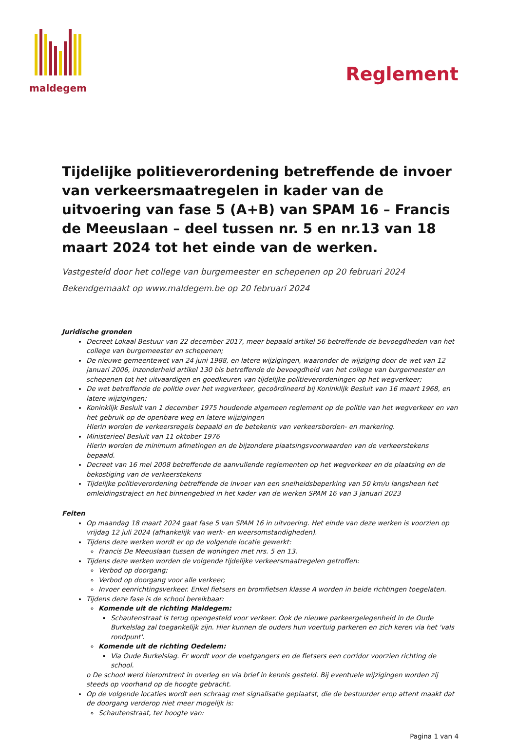maldegem
Reglement
Tijdelijke politieverordening betreffende de invoer van verkeersmaatregelen in kader van de uitvoering van fase 5 (A+B) van SPAM 16 – Francis de Meeuslaan – deel tussen nr. 5 en nr.13 van 18 maart 2024 tot het einde van de werken.
Vastgesteld door het college van burgemeester en schepenen op 20 februari 2024
Bekendgemaakt op www.maldegem.be op 20 februari 2024
Juridische gronden
Decreet Lokaal Bestuur van 22 december 2017, meer bepaald artikel 56 betreffende de bevoegdheden van het college van burgemeester en schepenen;
De nieuwe gemeentewet van 24 juni 1988, en latere wijzigingen, waaronder de wijziging door de wet van 12 januari 2006, inzonderheid artikel 130 bis betreffende de bevoegdheid van het college van burgemeester en schepenen tot het uitvaardigen en goedkeuren van tijdelijke politieverordeningen op het wegverkeer;
De wet betreffende de politie over het wegverkeer, gecoördineerd bij Koninklijk Besluit van 16 maart 1968, en latere wijzigingen;
Koninklijk Besluit van 1 december 1975 houdende algemeen reglement op de politie van het wegverkeer en van het gebruik op de openbare weg en latere wijzigingen
Hierin worden de verkeersregels bepaald en de betekenis van verkeersborden- en markering.
Ministerieel Besluit van 11 oktober 1976
Hierin worden de minimum afmetingen en de bijzondere plaatsingsvoorwaarden van de verkeerstekens bepaald.
Decreet van 16 mei 2008 betreffende de aanvullende reglementen op het wegverkeer en de plaatsing en de bekostiging van de verkeerstekens
Tijdelijke politieverordening betreffende de invoer van een snelheidsbeperking van 50 km/u langsheen het omleidingstraject en het binnengebied in het kader van de werken SPAM 16 van 3 januari 2023
Feiten
Op maandag 18 maart 2024 gaat fase 5 van SPAM 16 in uitvoering. Het einde van deze werken is voorzien op vrijdag 12 juli 2024 (afhankelijk van werk- en weersomstandigheden).
Tijdens deze werken wordt er op de volgende locatie gewerkt:
Francis De Meeuslaan tussen de woningen met nrs. 5 en 13.
Tijdens deze werken worden de volgende tijdelijke verkeersmaatregelen getroffen:
Verbod op doorgang;
Verbod op doorgang voor alle verkeer;
Invoer eenrichtingsverkeer. Enkel fietsers en bromfietsen klasse A worden in beide richtingen toegelaten.
Tijdens deze fase is de school bereikbaar:
Komende uit de richting Maldegem:
Schautenstraat is terug opengesteld voor verkeer. Ook de nieuwe parkeergelegenheid in de Oude Burkelslag zal toegankelijk zijn. Hier kunnen de ouders hun voertuig parkeren en zich keren via het 'vals rondpunt'.
Komende uit de richting Oedelem:
Via Oude Burkelslag. Er wordt voor de voetgangers en de fietsers een corridor voorzien richting de school.
o De school werd hieromtrent in overleg en via brief in kennis gesteld. Bij eventuele wijzigingen worden zij steeds op voorhand op de hoogte gebracht.
Op de volgende locaties wordt een schraag met signalisatie geplaatst, die de bestuurder erop attent maakt dat de doorgang verderop niet meer mogelijk is:
Schautenstraat, ter hoogte van:
Pagina 1 van 4